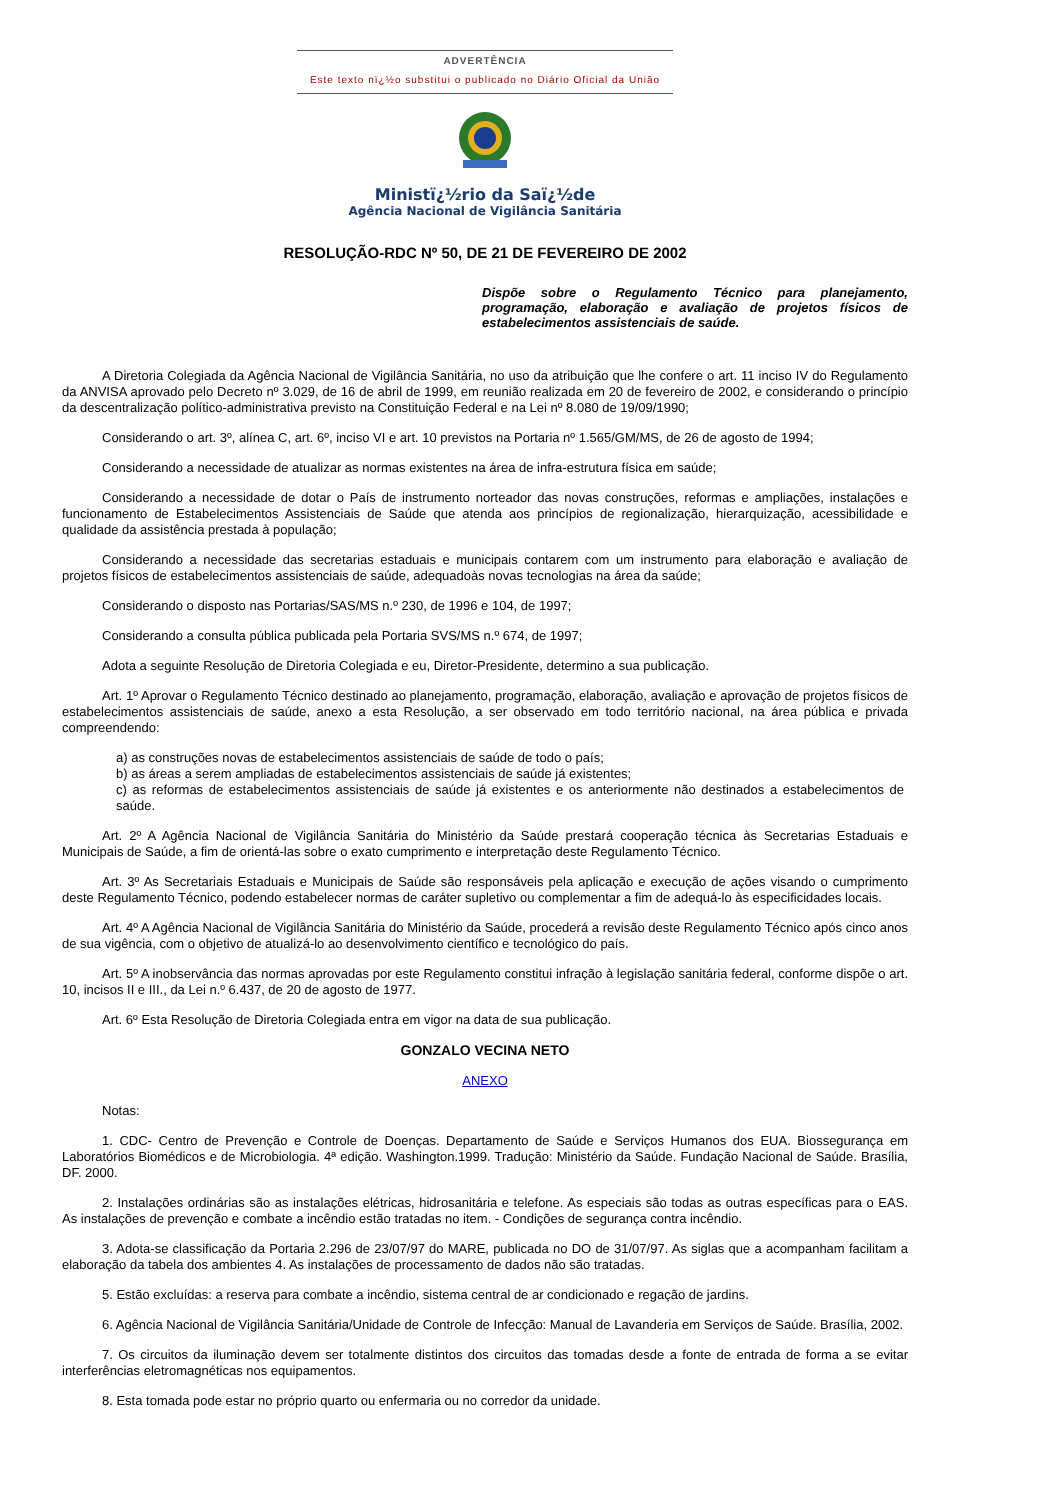ADVERTÊNCIA
Este texto nï¿½o substitui o publicado no Diário Oficial da União
Ministï¿½rio da Saï¿½de
Agência Nacional de Vigilância Sanitária
RESOLUÇÃO-RDC Nº 50, DE 21 DE FEVEREIRO DE 2002
Dispõe sobre o Regulamento Técnico para planejamento, programação, elaboração e avaliação de projetos físicos de estabelecimentos assistenciais de saúde.
A Diretoria Colegiada da Agência Nacional de Vigilância Sanitária, no uso da atribuição que lhe confere o art. 11 inciso IV do Regulamento da ANVISA aprovado pelo Decreto nº 3.029, de 16 de abril de 1999, em reunião realizada em 20 de fevereiro de 2002, e considerando o princípio da descentralização político-administrativa previsto na Constituição Federal e na Lei nº 8.080 de 19/09/1990;
Considerando o art. 3º, alínea C, art. 6º, inciso VI e art. 10 previstos na Portaria nº 1.565/GM/MS, de 26 de agosto de 1994;
Considerando a necessidade de atualizar as normas existentes na área de infra-estrutura física em saúde;
Considerando a necessidade de dotar o País de instrumento norteador das novas construções, reformas e ampliações, instalações e funcionamento de Estabelecimentos Assistenciais de Saúde que atenda aos princípios de regionalização, hierarquização, acessibilidade e qualidade da assistência prestada à população;
Considerando a necessidade das secretarias estaduais e municipais contarem com um instrumento para elaboração e avaliação de projetos físicos de estabelecimentos assistenciais de saúde, adequadoàs novas tecnologias na área da saúde;
Considerando o disposto nas Portarias/SAS/MS n.º 230, de 1996 e 104, de 1997;
Considerando a consulta pública publicada pela Portaria SVS/MS n.º 674, de 1997;
Adota a seguinte Resolução de Diretoria Colegiada e eu, Diretor-Presidente, determino a sua publicação.
Art. 1º Aprovar o Regulamento Técnico destinado ao planejamento, programação, elaboração, avaliação e aprovação de projetos físicos de estabelecimentos assistenciais de saúde, anexo a esta Resolução, a ser observado em todo território nacional, na área pública e privada compreendendo:
a) as construções novas de estabelecimentos assistenciais de saúde de todo o país;
b) as áreas a serem ampliadas de estabelecimentos assistenciais de saúde já existentes;
c) as reformas de estabelecimentos assistenciais de saúde já existentes e os anteriormente não destinados a estabelecimentos de saúde.
Art. 2º A Agência Nacional de Vigilância Sanitária do Ministério da Saúde prestará cooperação técnica às Secretarias Estaduais e Municipais de Saúde, a fim de orientá-las sobre o exato cumprimento e interpretação deste Regulamento Técnico.
Art. 3º As Secretariais Estaduais e Municipais de Saúde são responsáveis pela aplicação e execução de ações visando o cumprimento deste Regulamento Técnico, podendo estabelecer normas de caráter supletivo ou complementar a fim de adequá-lo às especificidades locais.
Art. 4º A Agência Nacional de Vigilância Sanitária do Ministério da Saúde, procederá a revisão deste Regulamento Técnico após cinco anos de sua vigência, com o objetivo de atualizá-lo ao desenvolvimento científico e tecnológico do país.
Art. 5º A inobservância das normas aprovadas por este Regulamento constitui infração à legislação sanitária federal, conforme dispõe o art. 10, incisos II e III., da Lei n.º 6.437, de 20 de agosto de 1977.
Art. 6º Esta Resolução de Diretoria Colegiada entra em vigor na data de sua publicação.
GONZALO VECINA NETO
ANEXO
Notas:
1. CDC- Centro de Prevenção e Controle de Doenças. Departamento de Saúde e Serviços Humanos dos EUA. Biossegurança em Laboratórios Biomédicos e de Microbiologia. 4ª edição. Washington.1999. Tradução: Ministério da Saúde. Fundação Nacional de Saúde. Brasília, DF. 2000.
2. Instalações ordinárias são as instalações elétricas, hidrosanitária e telefone. As especiais são todas as outras específicas para o EAS. As instalações de prevenção e combate a incêndio estão tratadas no item. - Condições de segurança contra incêndio.
3. Adota-se classificação da Portaria 2.296 de 23/07/97 do MARE, publicada no DO de 31/07/97. As siglas que a acompanham facilitam a elaboração da tabela dos ambientes 4. As instalações de processamento de dados não são tratadas.
5. Estão excluídas: a reserva para combate a incêndio, sistema central de ar condicionado e regação de jardins.
6. Agência Nacional de Vigilância Sanitária/Unidade de Controle de Infecção: Manual de Lavanderia em Serviços de Saúde. Brasília, 2002.
7. Os circuitos da iluminação devem ser totalmente distintos dos circuitos das tomadas desde a fonte de entrada de forma a se evitar interferências eletromagnéticas nos equipamentos.
8. Esta tomada pode estar no próprio quarto ou enfermaria ou no corredor da unidade.